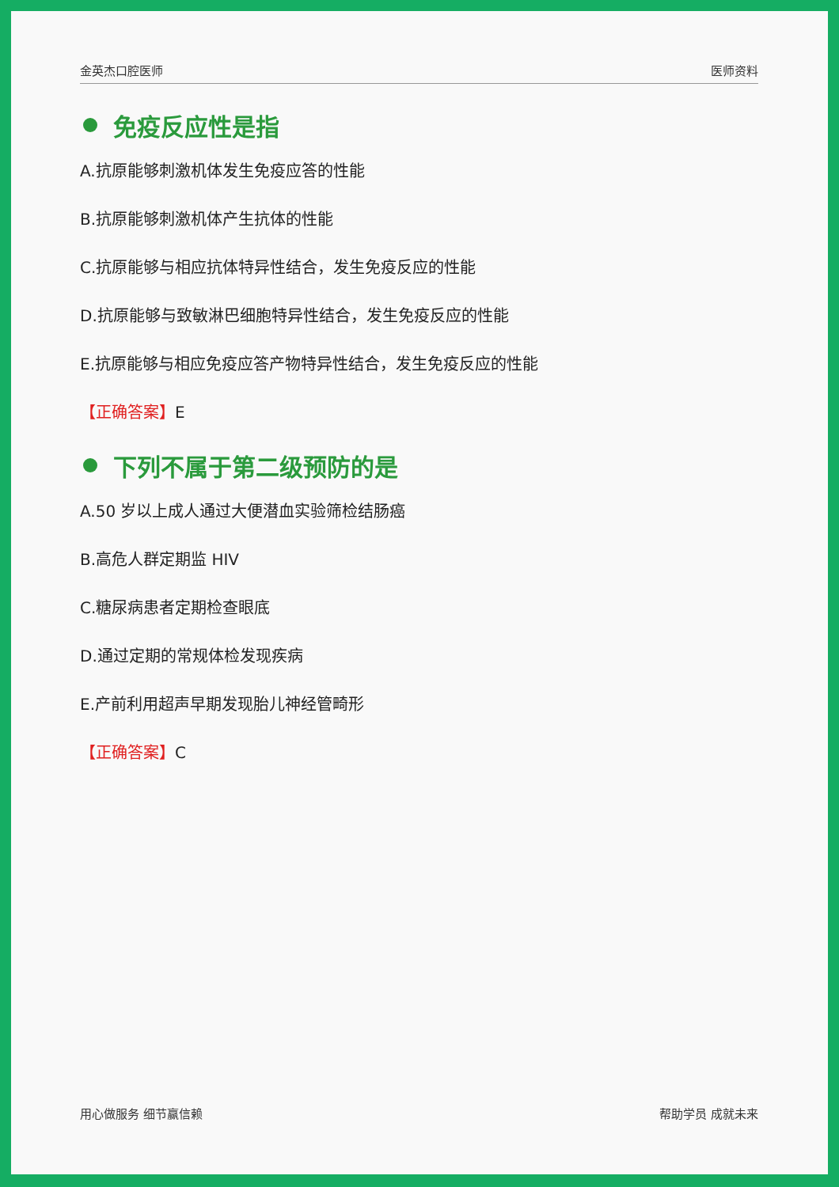金英杰口腔医师 医师资料
免疫反应性是指
A.抗原能够刺激机体发生免疫应答的性能
B.抗原能够刺激机体产生抗体的性能
C.抗原能够与相应抗体特异性结合，发生免疫反应的性能
D.抗原能够与致敏淋巴细胞特异性结合，发生免疫反应的性能
E.抗原能够与相应免疫应答产物特异性结合，发生免疫反应的性能
【正确答案】E
下列不属于第二级预防的是
A.50 岁以上成人通过大便潜血实验筛检结肠癌
B.高危人群定期监 HIV
C.糖尿病患者定期检查眼底
D.通过定期的常规体检发现疾病
E.产前利用超声早期发现胎儿神经管畸形
【正确答案】C
用心做服务 细节赢信赖 帮助学员 成就未来